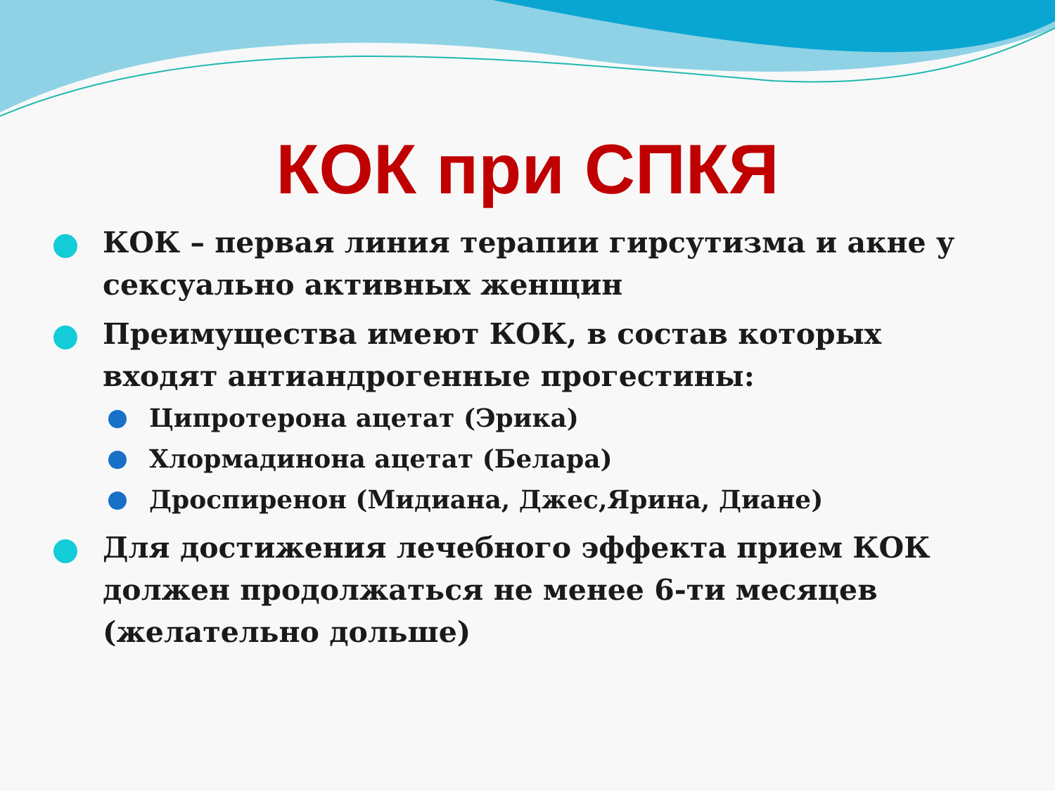КОК при СПКЯ
КОК – первая линия терапии гирсутизма и акне у сексуально активных женщин
Преимущества имеют КОК, в состав которых входят антиандрогенные прогестины:
Ципротерона ацетат (Эрика)
Хлормадинона ацетат (Белара)
Дроспиренон (Мидиана, Джес,Ярина, Диане)
Для достижения лечебного эффекта прием КОК должен продолжаться не менее 6-ти месяцев (желательно дольше)